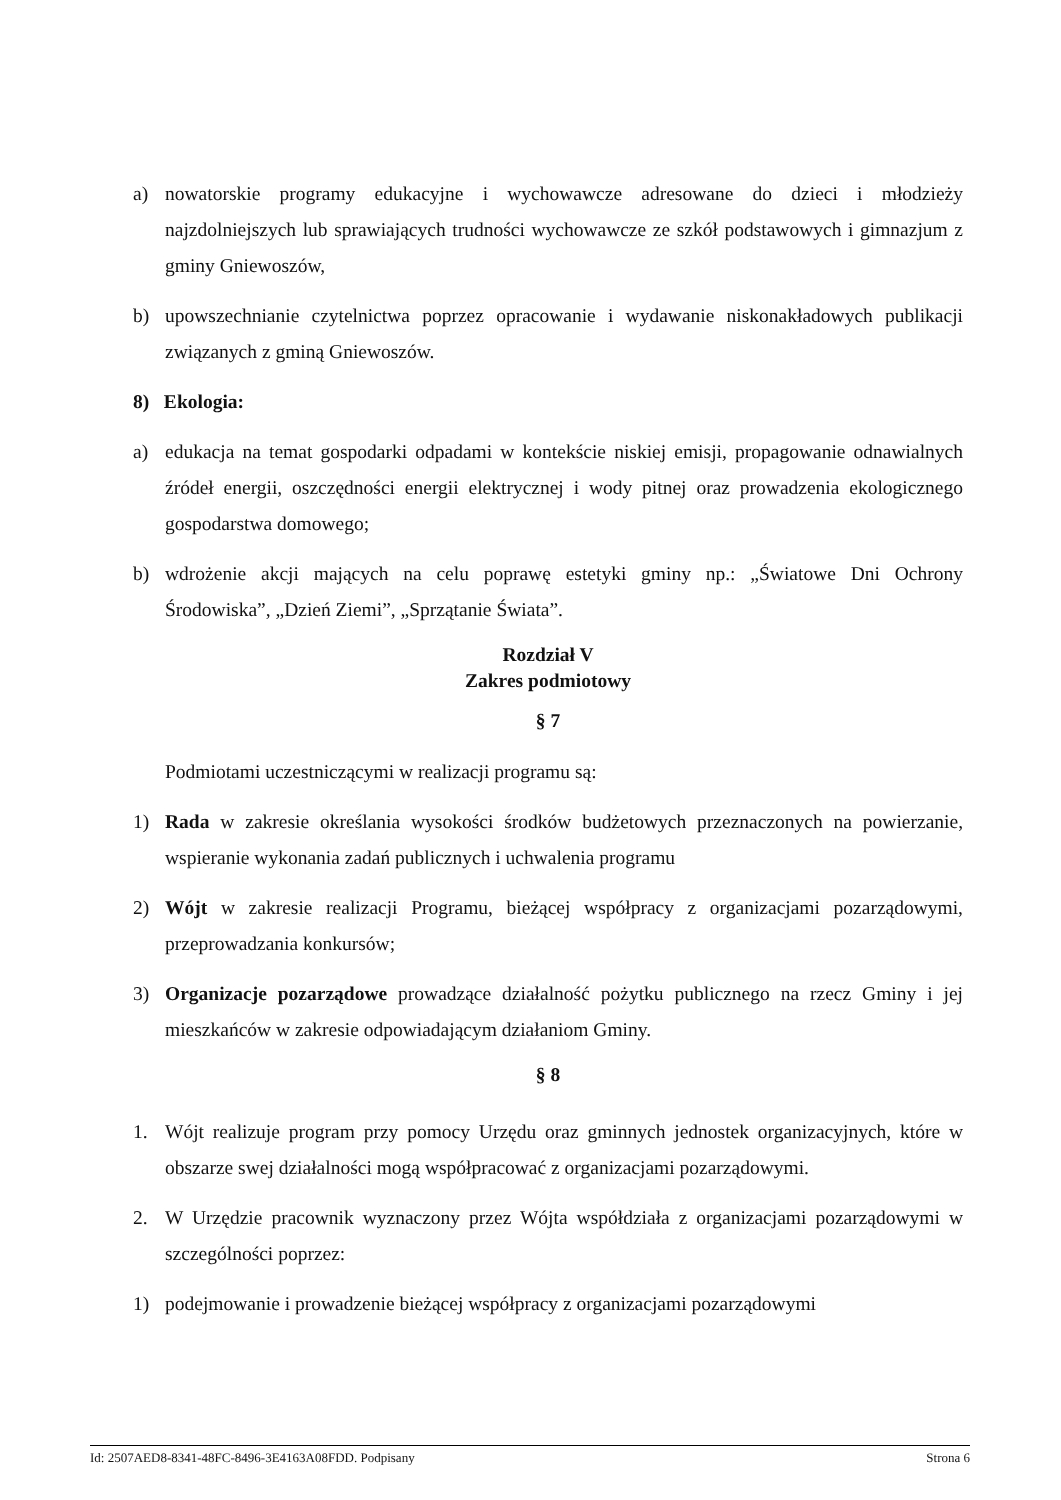a) nowatorskie programy edukacyjne i wychowawcze adresowane do dzieci i młodzieży najzdolniejszych lub sprawiających trudności wychowawcze ze szkół podstawowych i gimnazjum z gminy Gniewoszów,
b) upowszechnianie czytelnictwa poprzez opracowanie i wydawanie niskonakładowych publikacji związanych z gminą Gniewoszów.
8) Ekologia:
a) edukacja na temat gospodarki odpadami w kontekście niskiej emisji, propagowanie odnawialnych źródeł energii, oszczędności energii elektrycznej i wody pitnej oraz prowadzenia ekologicznego gospodarstwa domowego;
b) wdrożenie akcji mających na celu poprawę estetyki gminy np.: „Światowe Dni Ochrony Środowiska”, „Dzień Ziemi”, „Sprzątanie Świata”.
Rozdział V
Zakres podmiotowy
§ 7
Podmiotami uczestniczącymi w realizacji programu są:
1) Rada w zakresie określania wysokości środków budżetowych przeznaczonych na powierzanie, wspieranie wykonania zadań publicznych i uchwalenia programu
2) Wójt w zakresie realizacji Programu, bieżącej współpracy z organizacjami pozarządowymi, przeprowadzania konkursów;
3) Organizacje pozarządowe prowadzące działalność pożytku publicznego na rzecz Gminy i jej mieszkańców w zakresie odpowiadającym działaniom Gminy.
§ 8
1. Wójt realizuje program przy pomocy Urzędu oraz gminnych jednostek organizacyjnych, które w obszarze swej działalności mogą współpracować z organizacjami pozarządowymi.
2. W Urzędzie pracownik wyznaczony przez Wójta współdziała z organizacjami pozarządowymi w szczególności poprzez:
1) podejmowanie i prowadzenie bieżącej współpracy z organizacjami pozarządowymi
Id: 2507AED8-8341-48FC-8496-3E4163A08FDD. Podpisany Strona 6